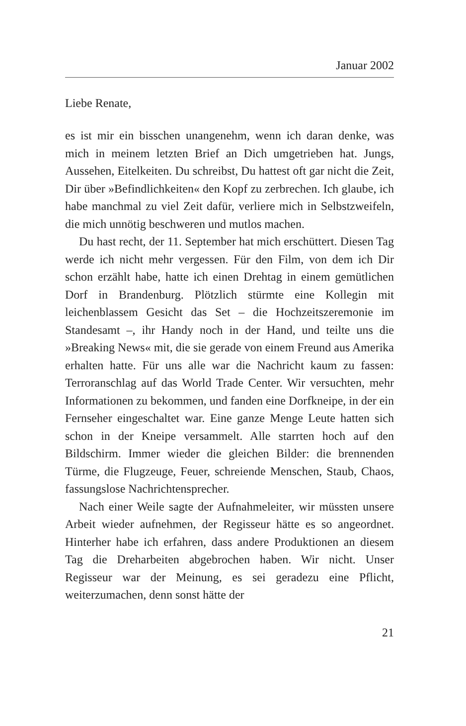Januar 2002
Liebe Renate,
es ist mir ein bisschen unangenehm, wenn ich daran denke, was mich in meinem letzten Brief an Dich umgetrieben hat. Jungs, Aussehen, Eitelkeiten. Du schreibst, Du hattest oft gar nicht die Zeit, Dir über »Befindlichkeiten« den Kopf zu zerbrechen. Ich glaube, ich habe manchmal zu viel Zeit dafür, verliere mich in Selbstzweifeln, die mich unnötig beschweren und mutlos machen.
Du hast recht, der 11. September hat mich erschüttert. Diesen Tag werde ich nicht mehr vergessen. Für den Film, von dem ich Dir schon erzählt habe, hatte ich einen Drehtag in einem gemütlichen Dorf in Brandenburg. Plötzlich stürmte eine Kollegin mit leichenblassem Gesicht das Set – die Hochzeitszeremonie im Standesamt –, ihr Handy noch in der Hand, und teilte uns die »Breaking News« mit, die sie gerade von einem Freund aus Amerika erhalten hatte. Für uns alle war die Nachricht kaum zu fassen: Terroranschlag auf das World Trade Center. Wir versuchten, mehr Informationen zu bekommen, und fanden eine Dorfkneipe, in der ein Fernseher eingeschaltet war. Eine ganze Menge Leute hatten sich schon in der Kneipe versammelt. Alle starrten hoch auf den Bildschirm. Immer wieder die gleichen Bilder: die brennenden Türme, die Flugzeuge, Feuer, schreiende Menschen, Staub, Chaos, fassungslose Nachrichtensprecher.
Nach einer Weile sagte der Aufnahmeleiter, wir müssten unsere Arbeit wieder aufnehmen, der Regisseur hätte es so angeordnet. Hinterher habe ich erfahren, dass andere Produktionen an diesem Tag die Dreharbeiten abgebrochen haben. Wir nicht. Unser Regisseur war der Meinung, es sei geradezu eine Pflicht, weiterzumachen, denn sonst hätte der
21